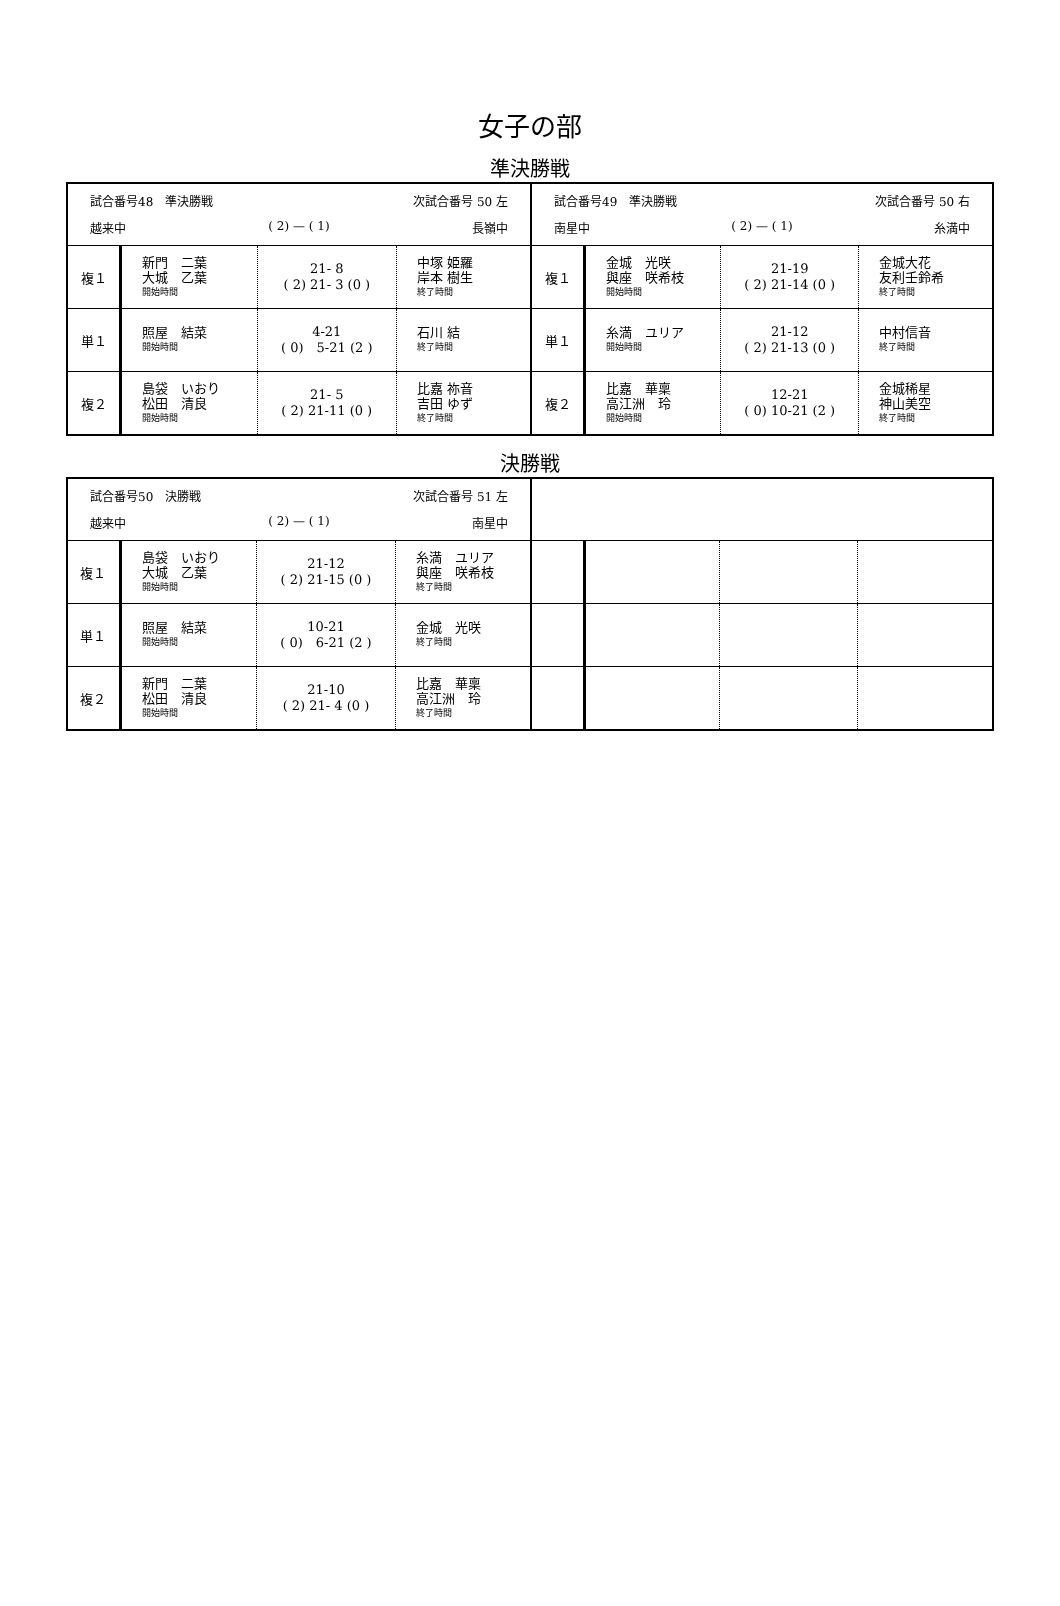女子の部
準決勝戦
試合番号48　準決勝戦 次試合番号 50 左
越来中 ( 2) — ( 1) 長嶺中
| 複１ | 新門 二葉 大城 乙葉 開始時間 | 21- 8 ( 2) 21- 3 (0 ) | 中塚 姫羅 岸本 樹生 終了時間 |
| 単１ | 照屋 結菜 開始時間 | 4-21 ( 0) 5-21 (2 ) | 石川 結 終了時間 |
| 複２ | 島袋 いおり 松田 清良 開始時間 | 21- 5 ( 2) 21-11 (0 ) | 比嘉 祢音 吉田 ゆず 終了時間 |
試合番号49　準決勝戦 次試合番号 50 右
南星中 ( 2) — ( 1) 糸満中
| 複１ | 金城 光咲 與座 咲希枝 開始時間 | 21-19 ( 2) 21-14 (0 ) | 金城大花 友利壬鈴希 終了時間 |
| 単１ | 糸満 ユリア 開始時間 | 21-12 ( 2) 21-13 (0 ) | 中村信音 終了時間 |
| 複２ | 比嘉 華稟 高江洲 玲 開始時間 | 12-21 ( 0) 10-21 (2 ) | 金城稀星 神山美空 終了時間 |
決勝戦
試合番号50　決勝戦 次試合番号 51 左
越来中 ( 2) — ( 1) 南星中
| 複１ | 島袋 いおり 大城 乙葉 開始時間 | 21-12 ( 2) 21-15 (0 ) | 糸満 ユリア 與座 咲希枝 終了時間 |
| 単１ | 照屋 結菜 開始時間 | 10-21 ( 0) 6-21 (2 ) | 金城 光咲 終了時間 |
| 複２ | 新門 二葉 松田 清良 開始時間 | 21-10 ( 2) 21- 4 (0 ) | 比嘉 華稟 高江洲 玲 終了時間 |